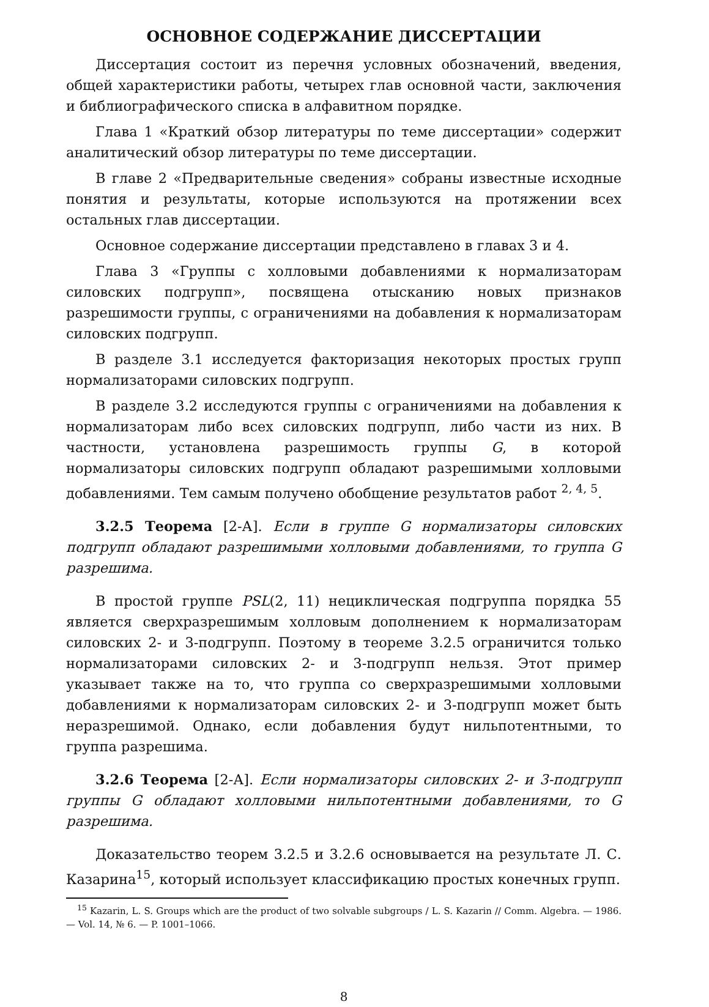ОСНОВНОЕ СОДЕРЖАНИЕ ДИССЕРТАЦИИ
Диссертация состоит из перечня условных обозначений, введения, общей характеристики работы, четырех глав основной части, заключения и библиографического списка в алфавитном порядке.
Глава 1 «Краткий обзор литературы по теме диссертации» содержит аналитический обзор литературы по теме диссертации.
В главе 2 «Предварительные сведения» собраны известные исходные понятия и результаты, которые используются на протяжении всех остальных глав диссертации.
Основное содержание диссертации представлено в главах 3 и 4.
Глава 3 «Группы с холловыми добавлениями к нормализаторам силовских подгрупп», посвящена отысканию новых признаков разрешимости группы, с ограничениями на добавления к нормализаторам силовских подгрупп.
В разделе 3.1 исследуется факторизация некоторых простых групп нормализаторами силовских подгрупп.
В разделе 3.2 исследуются группы с ограничениями на добавления к нормализаторам либо всех силовских подгрупп, либо части из них. В частности, установлена разрешимость группы G, в которой нормализаторы силовских подгрупп обладают разрешимыми холловыми добавлениями. Тем самым получено обобщение результатов работ <sup>2, 4, 5</sup>.
3.2.5 Теорема [2-А]. Если в группе G нормализаторы силовских подгрупп обладают разрешимыми холловыми добавлениями, то группа G разрешима.
В простой группе PSL(2, 11) нециклическая подгруппа порядка 55 является сверхразрешимым холловым дополнением к нормализаторам силовских 2- и 3-подгрупп. Поэтому в теореме 3.2.5 ограничится только нормализаторами силовских 2- и 3-подгрупп нельзя. Этот пример указывает также на то, что группа со сверхразрешимыми холловыми добавлениями к нормализаторам силовских 2- и 3-подгрупп может быть неразрешимой. Однако, если добавления будут нильпотентными, то группа разрешима.
3.2.6 Теорема [2-А]. Если нормализаторы силовских 2- и 3-подгрупп группы G обладают холловыми нильпотентными добавлениями, то G разрешима.
Доказательство теорем 3.2.5 и 3.2.6 основывается на результате Л. С. Казарина<sup>15</sup>, который использует классификацию простых конечных групп.
<sup>15</sup> Kazarin, L. S. Groups which are the product of two solvable subgroups / L. S. Kazarin // Comm. Algebra. — 1986. — Vol. 14, № 6. — P. 1001–1066.
8